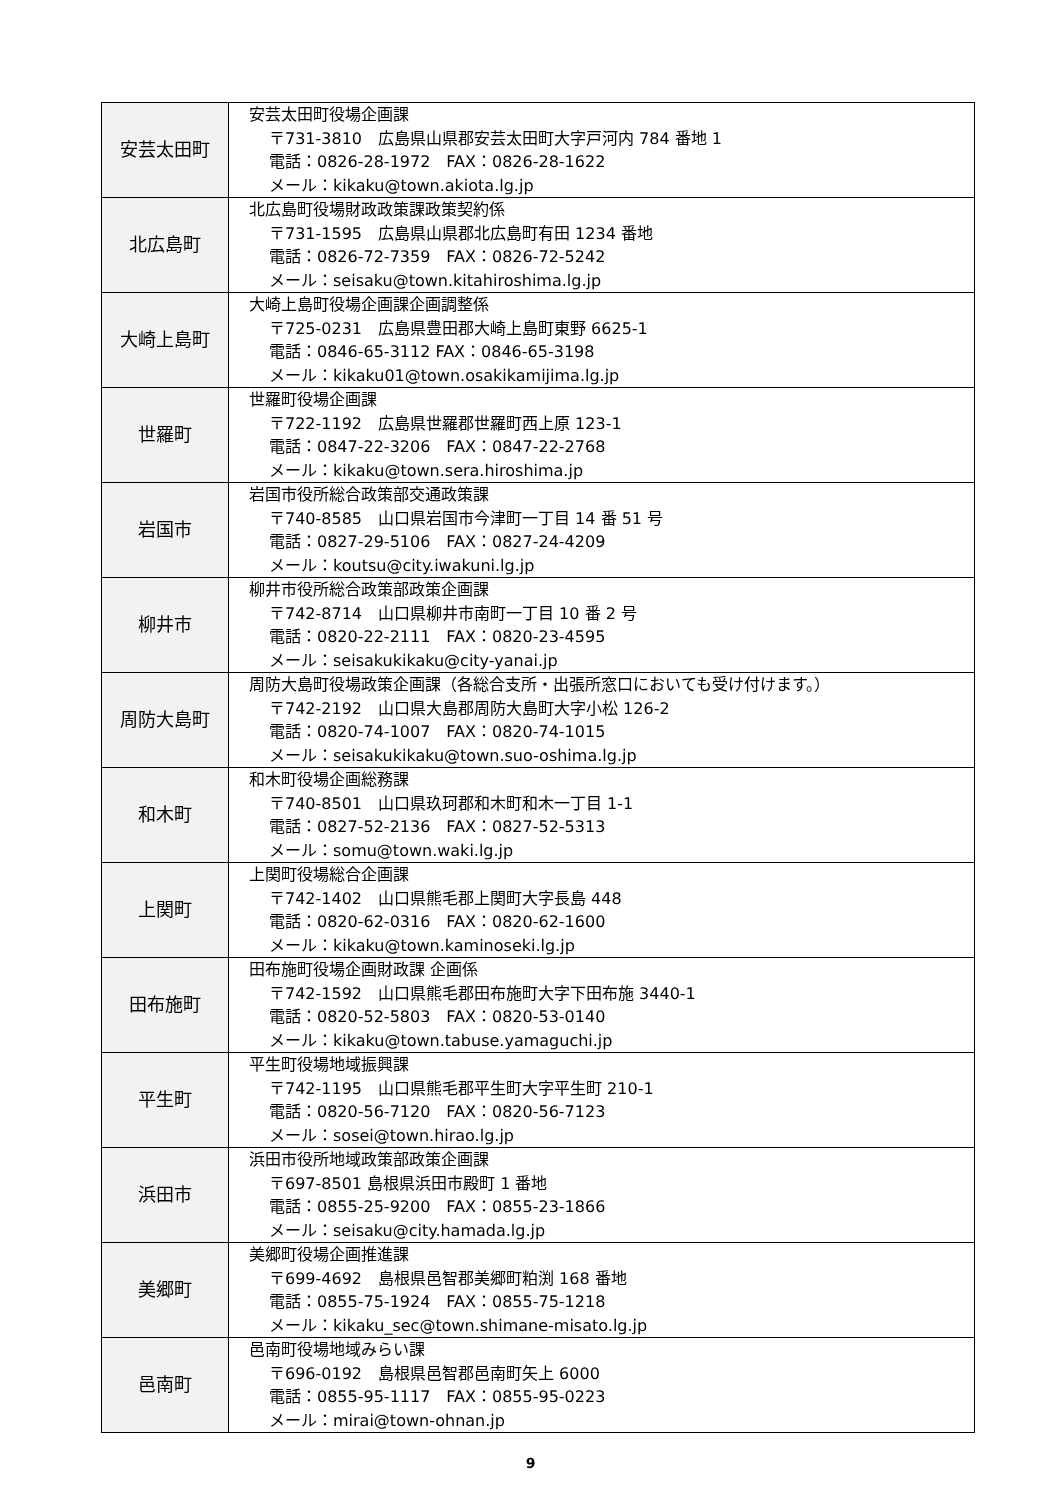| 安芸太田町 | 安芸太田町役場企画課 〒731-3810 広島県山県郡安芸太田町大字戸河内 784 番地 1 電話：0826-28-1972 FAX：0826-28-1622 メール：kikaku@town.akiota.lg.jp |
| 北広島町 | 北広島町役場財政政策課政策契約係 〒731-1595 広島県山県郡北広島町有田 1234 番地 電話：0826-72-7359 FAX：0826-72-5242 メール：seisaku@town.kitahiroshima.lg.jp |
| 大崎上島町 | 大崎上島町役場企画課企画調整係 〒725-0231 広島県豊田郡大崎上島町東野 6625-1 電話：0846-65-3112 FAX：0846-65-3198 メール：kikaku01@town.osakikamijima.lg.jp |
| 世羅町 | 世羅町役場企画課 〒722-1192 広島県世羅郡世羅町西上原 123-1 電話：0847-22-3206 FAX：0847-22-2768 メール：kikaku@town.sera.hiroshima.jp |
| 岩国市 | 岩国市役所総合政策部交通政策課 〒740-8585 山口県岩国市今津町一丁目 14 番 51 号 電話：0827-29-5106 FAX：0827-24-4209 メール：koutsu@city.iwakuni.lg.jp |
| 柳井市 | 柳井市役所総合政策部政策企画課 〒742-8714 山口県柳井市南町一丁目 10 番 2 号 電話：0820-22-2111 FAX：0820-23-4595 メール：seisakukikaku@city-yanai.jp |
| 周防大島町 | 周防大島町役場政策企画課（各総合支所・出張所窓口においても受け付けます。） 〒742-2192 山口県大島郡周防大島町大字小松 126-2 電話：0820-74-1007 FAX：0820-74-1015 メール：seisakukikaku@town.suo-oshima.lg.jp |
| 和木町 | 和木町役場企画総務課 〒740-8501 山口県玖珂郡和木町和木一丁目 1-1 電話：0827-52-2136 FAX：0827-52-5313 メール：somu@town.waki.lg.jp |
| 上関町 | 上関町役場総合企画課 〒742-1402 山口県熊毛郡上関町大字長島 448 電話：0820-62-0316 FAX：0820-62-1600 メール：kikaku@town.kaminoseki.lg.jp |
| 田布施町 | 田布施町役場企画財政課 企画係 〒742-1592 山口県熊毛郡田布施町大字下田布施 3440-1 電話：0820-52-5803 FAX：0820-53-0140 メール：kikaku@town.tabuse.yamaguchi.jp |
| 平生町 | 平生町役場地域振興課 〒742-1195 山口県熊毛郡平生町大字平生町 210-1 電話：0820-56-7120 FAX：0820-56-7123 メール：sosei@town.hirao.lg.jp |
| 浜田市 | 浜田市役所地域政策部政策企画課 〒697-8501 島根県浜田市殿町 1 番地 電話：0855-25-9200 FAX：0855-23-1866 メール：seisaku@city.hamada.lg.jp |
| 美郷町 | 美郷町役場企画推進課 〒699-4692 島根県邑智郡美郷町粕渕 168 番地 電話：0855-75-1924 FAX：0855-75-1218 メール：kikaku_sec@town.shimane-misato.lg.jp |
| 邑南町 | 邑南町役場地域みらい課 〒696-0192 島根県邑智郡邑南町矢上 6000 電話：0855-95-1117 FAX：0855-95-0223 メール：mirai@town-ohnan.jp |
9